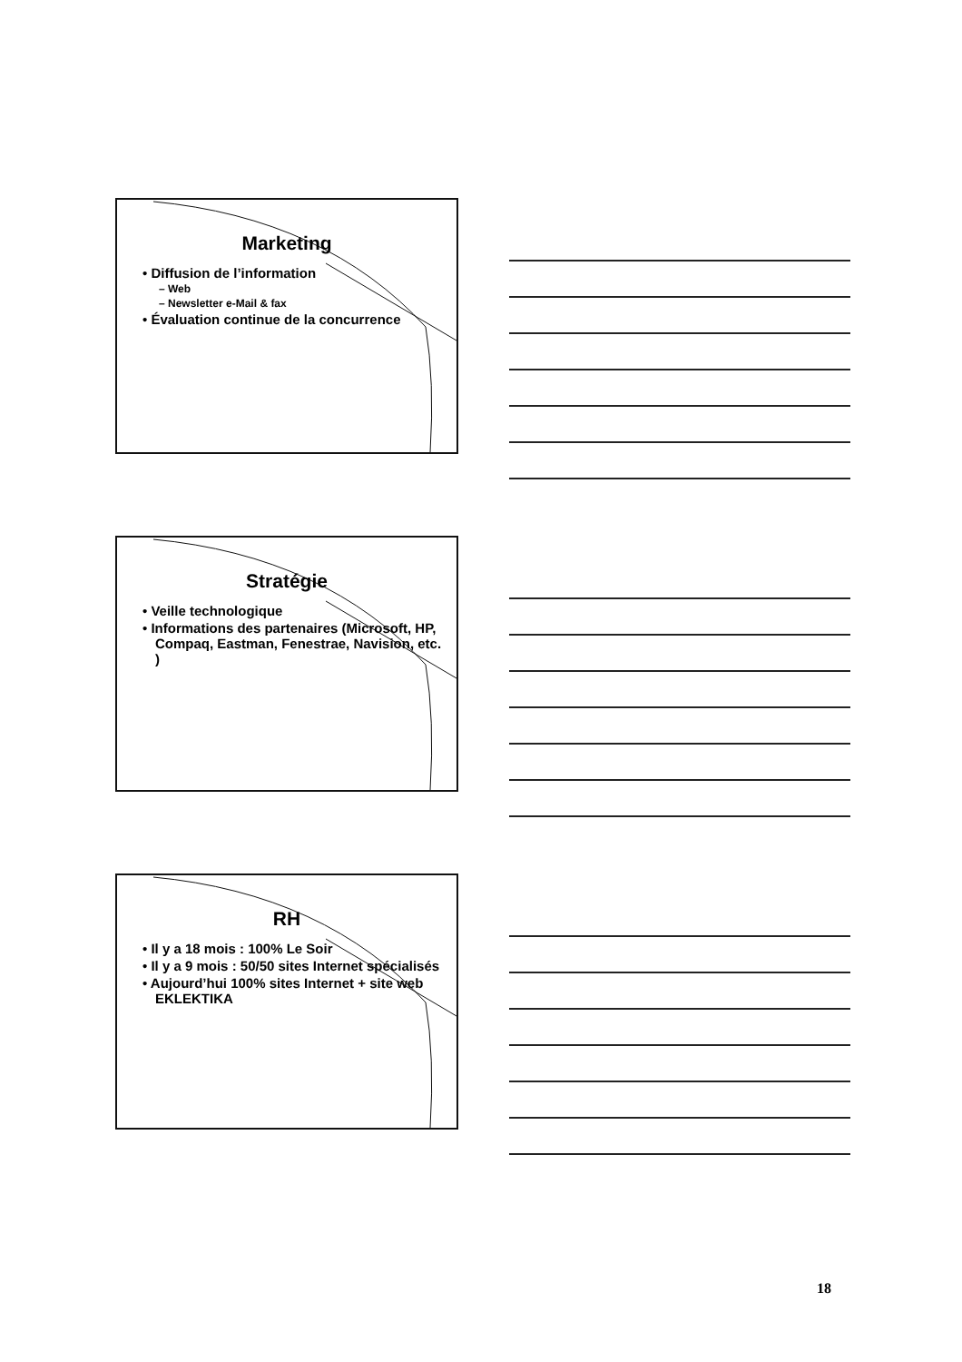Marketing
• Diffusion de l’information
– Web
– Newsletter e-Mail & fax
• Évaluation continue de la concurrence
Stratégie
• Veille technologique
• Informations des partenaires (Microsoft, HP, Compaq, Eastman, Fenestrae, Navision, etc. )
RH
• Il y a 18 mois : 100% Le Soir
• Il y a 9 mois : 50/50 sites Internet spécialisés
• Aujourd’hui 100% sites Internet + site web EKLEKTIKA
18